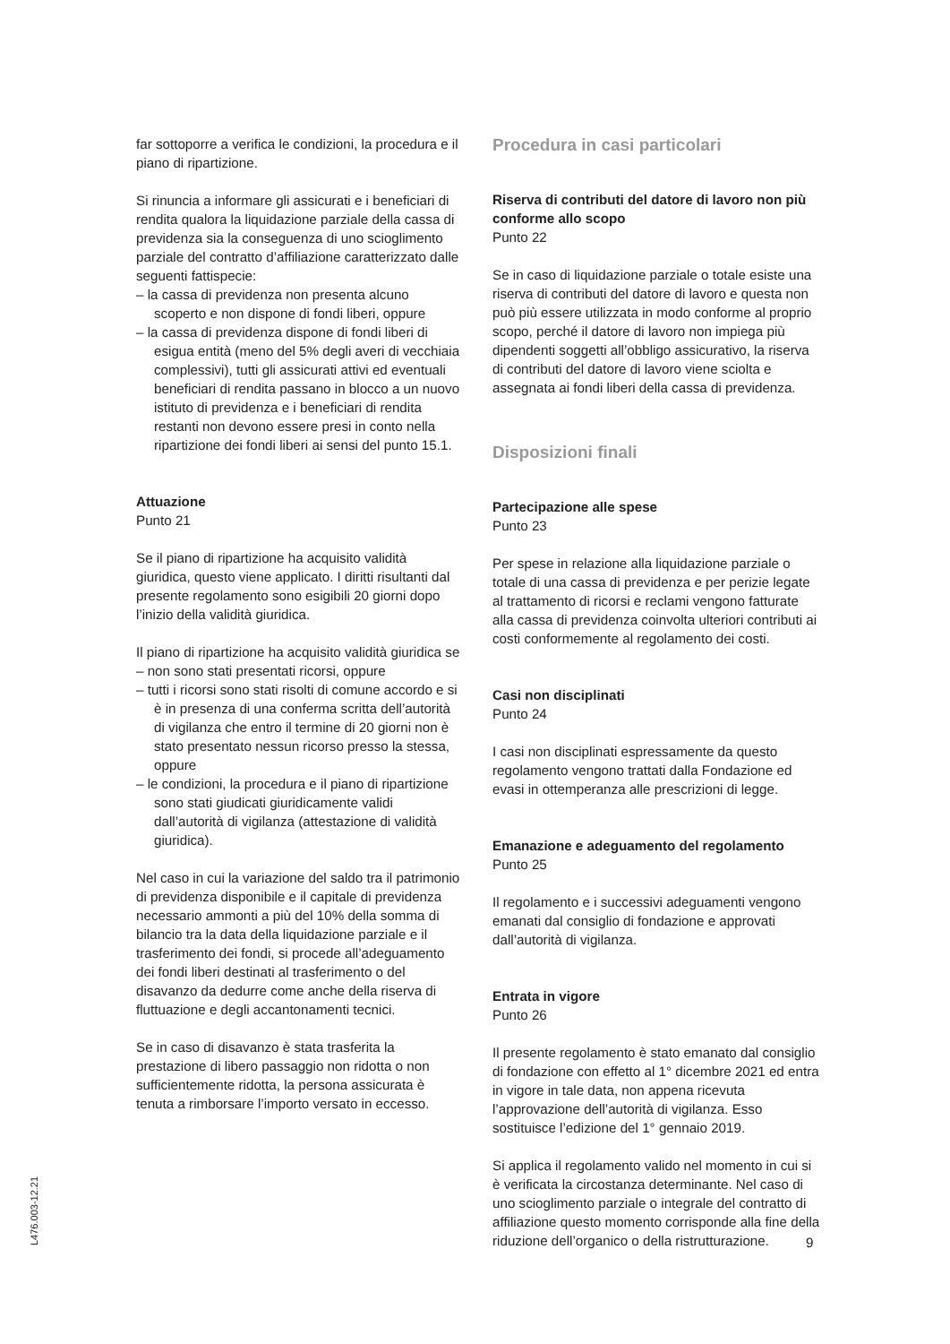far sottoporre a verifica le condizioni, la procedura e il piano di ripartizione.
Si rinuncia a informare gli assicurati e i beneficiari di rendita qualora la liquidazione parziale della cassa di previdenza sia la conseguenza di uno scioglimento parziale del contratto d’affiliazione caratterizzato dalle seguenti fattispecie:
– la cassa di previdenza non presenta alcuno scoperto e non dispone di fondi liberi, oppure
– la cassa di previdenza dispone di fondi liberi di esigua entità (meno del 5% degli averi di vecchiaia complessivi), tutti gli assicurati attivi ed eventuali beneficiari di rendita passano in blocco a un nuovo istituto di previdenza e i beneficiari di rendita restanti non devono essere presi in conto nella ripartizione dei fondi liberi ai sensi del punto 15.1.
Attuazione
Punto 21
Se il piano di ripartizione ha acquisito validità giuridica, questo viene applicato. I diritti risultanti dal presente regolamento sono esigibili 20 giorni dopo l’inizio della validità giuridica.
Il piano di ripartizione ha acquisito validità giuridica se
– non sono stati presentati ricorsi, oppure
– tutti i ricorsi sono stati risolti di comune accordo e si è in presenza di una conferma scritta dell’autorità di vigilanza che entro il termine di 20 giorni non è stato presentato nessun ricorso presso la stessa, oppure
– le condizioni, la procedura e il piano di ripartizione sono stati giudicati giuridicamente validi dall’autorità di vigilanza (attestazione di validità giuridica).
Nel caso in cui la variazione del saldo tra il patrimonio di previdenza disponibile e il capitale di previdenza necessario ammonti a più del 10% della somma di bilancio tra la data della liquidazione parziale e il trasferimento dei fondi, si procede all’adeguamento dei fondi liberi destinati al trasferimento o del disavanzo da dedurre come anche della riserva di fluttuazione e degli accantonamenti tecnici.
Se in caso di disavanzo è stata trasferita la prestazione di libero passaggio non ridotta o non sufficientemente ridotta, la persona assicurata è tenuta a rimborsare l’importo versato in eccesso.
Procedura in casi particolari
Riserva di contributi del datore di lavoro non più conforme allo scopo
Punto 22
Se in caso di liquidazione parziale o totale esiste una riserva di contributi del datore di lavoro e questa non può più essere utilizzata in modo conforme al proprio scopo, perché il datore di lavoro non impiega più dipendenti soggetti all’obbligo assicurativo, la riserva di contributi del datore di lavoro viene sciolta e assegnata ai fondi liberi della cassa di previdenza.
Disposizioni finali
Partecipazione alle spese
Punto 23
Per spese in relazione alla liquidazione parziale o totale di una cassa di previdenza e per perizie legate al trattamento di ricorsi e reclami vengono fatturate alla cassa di previdenza coinvolta ulteriori contributi ai costi conformemente al regolamento dei costi.
Casi non disciplinati
Punto 24
I casi non disciplinati espressamente da questo regolamento vengono trattati dalla Fondazione ed evasi in ottemperanza alle prescrizioni di legge.
Emanazione e adeguamento del regolamento
Punto 25
Il regolamento e i successivi adeguamenti vengono emanati dal consiglio di fondazione e approvati dall’autorità di vigilanza.
Entrata in vigore
Punto 26
Il presente regolamento è stato emanato dal consiglio di fondazione con effetto al 1° dicembre 2021 ed entra in vigore in tale data, non appena ricevuta l’approvazione dell’autorità di vigilanza. Esso sostituisce l’edizione del 1° gennaio 2019.
Si applica il regolamento valido nel momento in cui si è verificata la circostanza determinante. Nel caso di uno scioglimento parziale o integrale del contratto di affiliazione questo momento corrisponde alla fine della riduzione dell’organico o della ristrutturazione.
L476.003-12.21
9